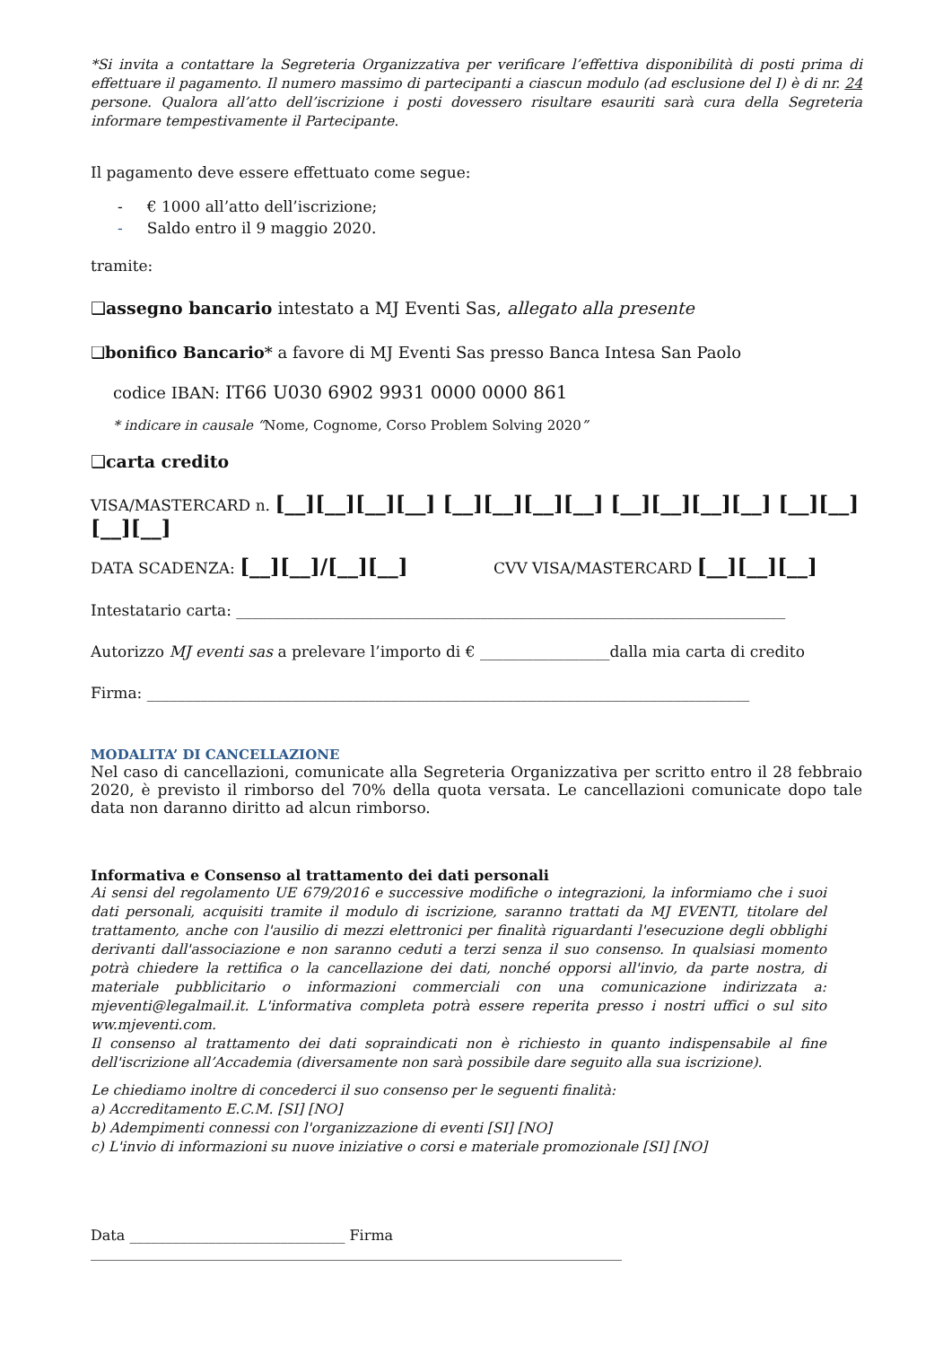*Si invita a contattare la Segreteria Organizzativa per verificare l’effettiva disponibilità di posti prima di effettuare il pagamento. Il numero massimo di partecipanti a ciascun modulo (ad esclusione del I) è di nr. 24 persone. Qualora all’atto dell’iscrizione i posti dovessero risultare esauriti sarà cura della Segreteria informare tempestivamente il Partecipante.
Il pagamento deve essere effettuato come segue:
- € 1000 all’atto dell’iscrizione;
- Saldo entro il 9 maggio 2020.
tramite:
❑assegno bancario intestato a MJ Eventi Sas, allegato alla presente
❑bonifico Bancario* a favore di MJ Eventi Sas presso Banca Intesa San Paolo
codice IBAN: IT66 U030 6902 9931 0000 0000 861
* indicare in causale “Nome, Cognome, Corso Problem Solving 2020”
❑carta credito
VISA/MASTERCARD n. [__][__][__][__] [__][__][__][__] [__][__][__][__] [__][__][__][__]
DATA SCADENZA: [__][__]/[__][__] CVV VISA/MASTERCARD [__][__][__]
Intestatario carta: ________________________________________________________________________
Autorizzo MJ eventi sas a prelevare l’importo di € _________________dalla mia carta di credito
Firma: _______________________________________________________________________________
MODALITA’ DI CANCELLAZIONE
Nel caso di cancellazioni, comunicate alla Segreteria Organizzativa per scritto entro il 28 febbraio 2020, è previsto il rimborso del 70% della quota versata. Le cancellazioni comunicate dopo tale data non daranno diritto ad alcun rimborso.
Informativa e Consenso al trattamento dei dati personali
Ai sensi del regolamento UE 679/2016 e successive modifiche o integrazioni, la informiamo che i suoi dati personali, acquisiti tramite il modulo di iscrizione, saranno trattati da MJ EVENTI, titolare del trattamento, anche con l'ausilio di mezzi elettronici per finalità riguardanti l'esecuzione degli obblighi derivanti dall'associazione e non saranno ceduti a terzi senza il suo consenso. In qualsiasi momento potrà chiedere la rettifica o la cancellazione dei dati, nonché opporsi all'invio, da parte nostra, di materiale pubblicitario o informazioni commerciali con una comunicazione indirizzata a: mjeventi@legalmail.it. L'informativa completa potrà essere reperita presso i nostri uffici o sul sito ww.mjeventi.com.
Il consenso al trattamento dei dati sopraindicati non è richiesto in quanto indispensabile al fine dell'iscrizione all’Accademia (diversamente non sarà possibile dare seguito alla sua iscrizione).
Le chiediamo inoltre di concederci il suo consenso per le seguenti finalità:
a) Accreditamento E.C.M. [SI] [NO]
b) Adempimenti connessi con l'organizzazione di eventi [SI] [NO]
c) L'invio di informazioni su nuove iniziative o corsi e materiale promozionale [SI] [NO]
Data ______________________________ Firma __________________________________________________________________________